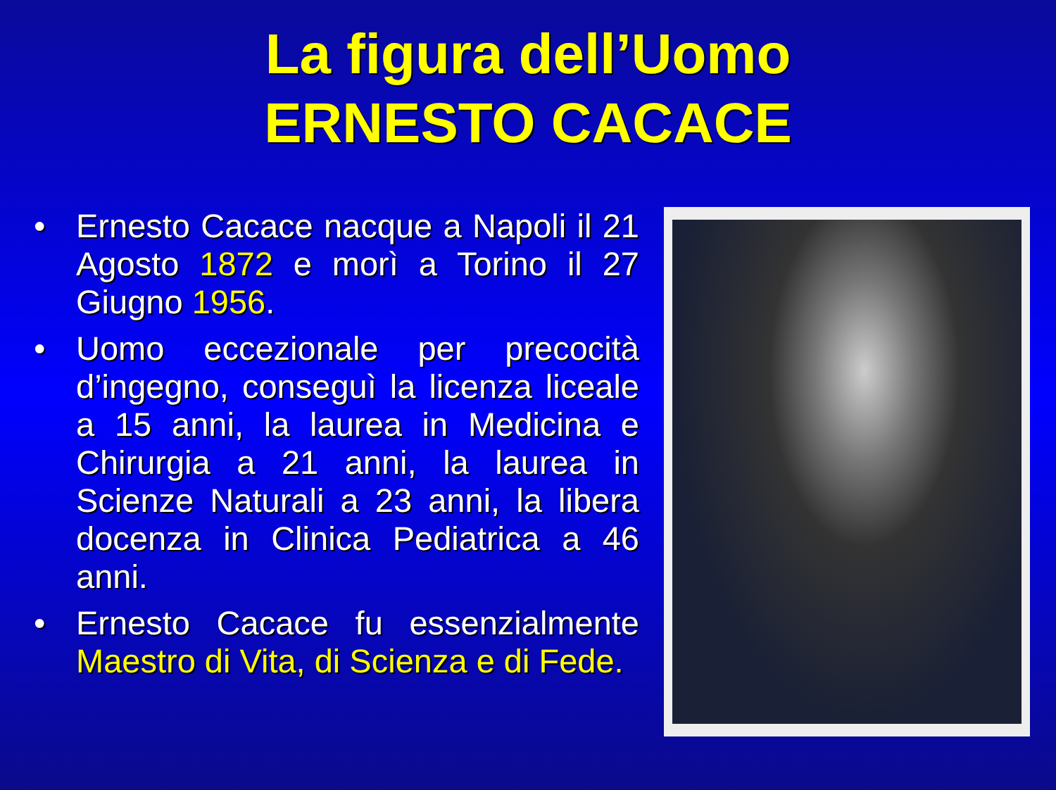La figura dell’Uomo
ERNESTO CACACE
• Ernesto Cacace nacque a Napoli il 21 Agosto 1872 e morì a Torino il 27 Giugno 1956.
• Uomo eccezionale per precocità d’ingegno, conseguì la licenza liceale a 15 anni, la laurea in Medicina e Chirurgia a 21 anni, la laurea in Scienze Naturali a 23 anni, la libera docenza in Clinica Pediatrica a 46 anni.
• Ernesto Cacace fu essenzialmente Maestro di Vita, di Scienza e di Fede.